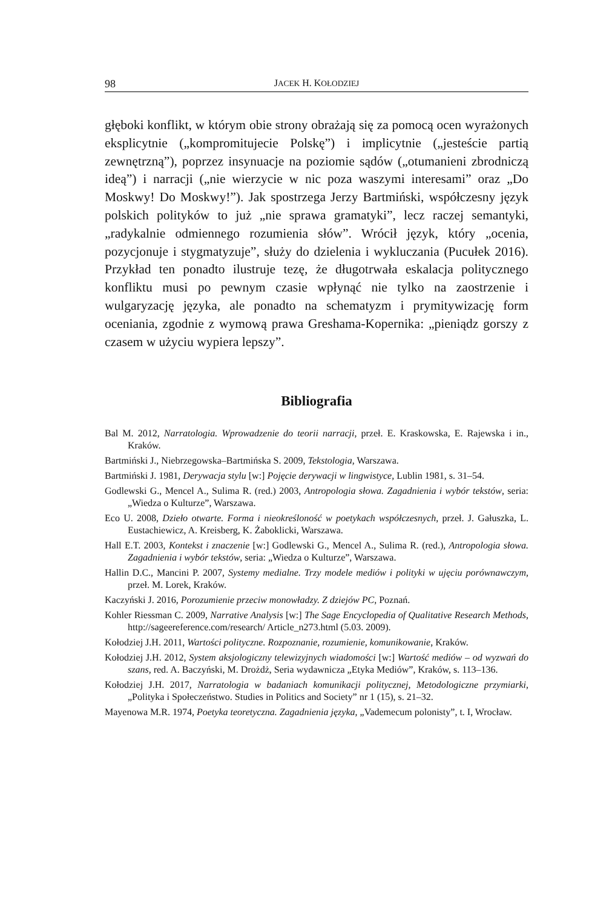98 JACEK H. KOŁODZIEJ
głęboki konflikt, w którym obie strony obrażają się za pomocą ocen wyrażonych eksplicytnie („kompromitujecie Polskę”) i implicytnie („jesteście partią zewnętrzną”), poprzez insynuacje na poziomie sądów („otumanieni zbrodniczą ideą”) i narracji („nie wierzycie w nic poza waszymi interesami” oraz „Do Moskwy! Do Moskwy!”). Jak spostrzega Jerzy Bartmiński, współczesny język polskich polityków to już „nie sprawa gramatyki”, lecz raczej semantyki, „radykalnie odmiennego rozumienia słów”. Wrócił język, który „ocenia, pozycjonuje i stygmatyzuje”, służy do dzielenia i wykluczania (Pucułek 2016). Przykład ten ponadto ilustruje tezę, że długotrwała eskalacja politycznego konfliktu musi po pewnym czasie wpłynąć nie tylko na zaostrzenie i wulgaryzację języka, ale ponadto na schematyzm i prymitywizację form oceniania, zgodnie z wymową prawa Greshama-Kopernika: „pieniądz gorszy z czasem w użyciu wypiera lepszy”.
Bibliografia
Bal M. 2012, Narratologia. Wprowadzenie do teorii narracji, przeł. E. Kraskowska, E. Rajewska i in., Kraków.
Bartmiński J., Niebrzegowska–Bartmińska S. 2009, Tekstologia, Warszawa.
Bartmiński J. 1981, Derywacja stylu [w:] Pojęcie derywacji w lingwistyce, Lublin 1981, s. 31–54.
Godlewski G., Mencel A., Sulima R. (red.) 2003, Antropologia słowa. Zagadnienia i wybór tekstów, seria: „Wiedza o Kulturze”, Warszawa.
Eco U. 2008, Dzieło otwarte. Forma i nieokreśloność w poetykach współczesnych, przeł. J. Gałuszka, L. Eustachiewicz, A. Kreisberg, K. Żaboklicki, Warszawa.
Hall E.T. 2003, Kontekst i znaczenie [w:] Godlewski G., Mencel A., Sulima R. (red.), Antropologia słowa. Zagadnienia i wybór tekstów, seria: „Wiedza o Kulturze”, Warszawa.
Hallin D.C., Mancini P. 2007, Systemy medialne. Trzy modele mediów i polityki w ujęciu porównawczym, przeł. M. Lorek, Kraków.
Kaczyński J. 2016, Porozumienie przeciw monowładzy. Z dziejów PC, Poznań.
Kohler Riessman C. 2009, Narrative Analysis [w:] The Sage Encyclopedia of Qualitative Research Methods, http://sageereference.com/research/ Article_n273.html (5.03. 2009).
Kołodziej J.H. 2011, Wartości polityczne. Rozpoznanie, rozumienie, komunikowanie, Kraków.
Kołodziej J.H. 2012, System aksjologiczny telewizyjnych wiadomości [w:] Wartość mediów – od wyzwań do szans, red. A. Baczyński, M. Drożdż, Seria wydawnicza „Etyka Mediów”, Kraków, s. 113–136.
Kołodziej J.H. 2017, Narratologia w badaniach komunikacji politycznej, Metodologiczne przymiarki, „Polityka i Społeczeństwo. Studies in Politics and Society” nr 1 (15), s. 21–32.
Mayenowa M.R. 1974, Poetyka teoretyczna. Zagadnienia języka, „Vademecum polonisty”, t. I, Wrocław.